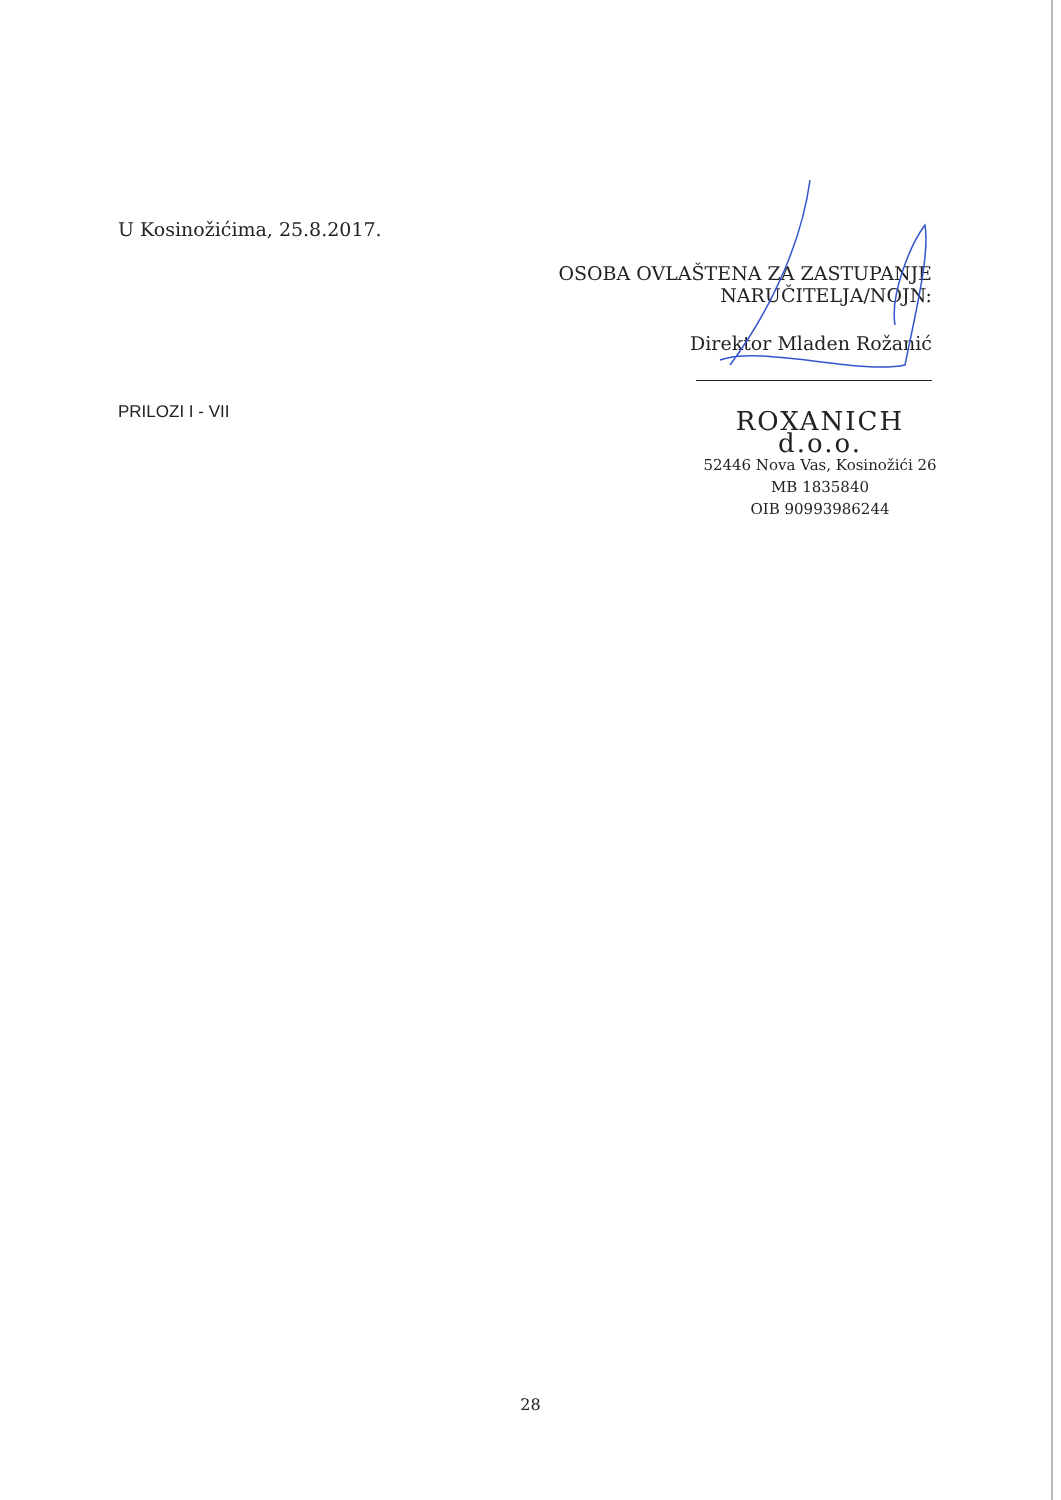U Kosinožićima, 25.8.2017.
OSOBA OVLAŠTENA ZA ZASTUPANJE NARUČITELJA/NOJN:
Direktor Mladen Rožanić
PRILOZI I - VII
ROXANICH d.o.o.
52446 Nova Vas, Kosinožići 26
MB 1835840
OIB 90993986244
28